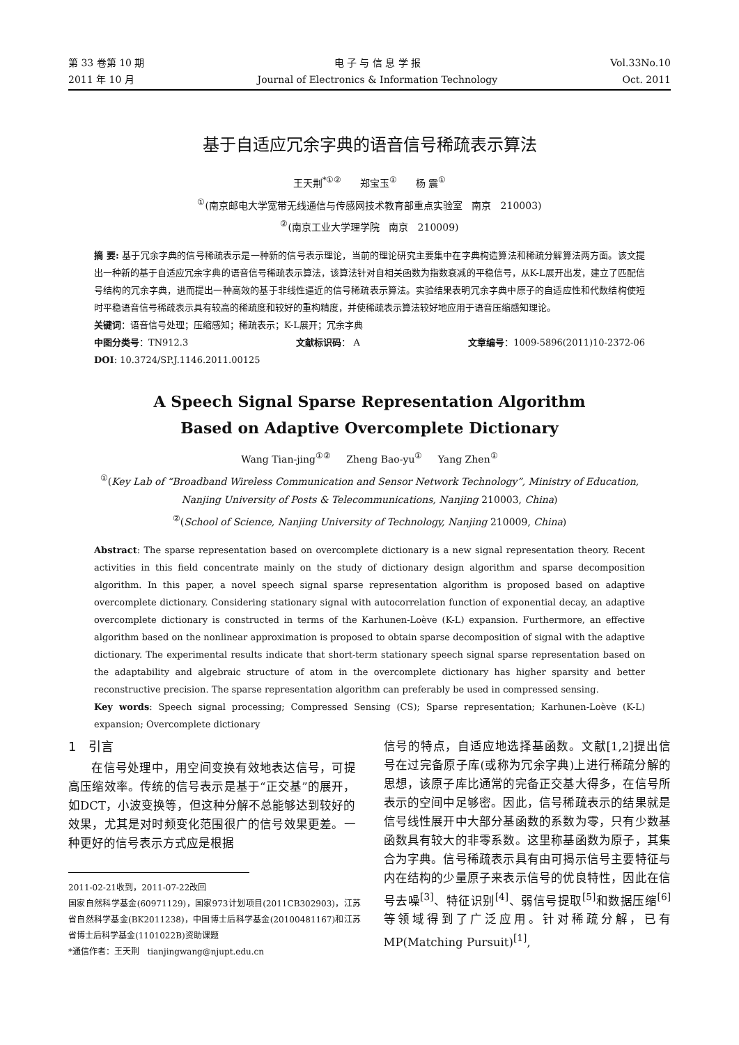第 33 卷第 10 期
2011 年 10 月
电 子 与 信 息 学 报
Journal of Electronics & Information Technology
Vol.33No.10
Oct. 2011
基于自适应冗余字典的语音信号稀疏表示算法
王天荆<sup>*①②</sup> 郑宝玉<sup>①</sup> 杨 震<sup>①</sup>
<sup>①</sup>(南京邮电大学宽带无线通信与传感网技术教育部重点实验室 南京 210003)
<sup>②</sup>(南京工业大学理学院 南京 210009)
摘 要: 基于冗余字典的信号稀疏表示是一种新的信号表示理论，当前的理论研究主要集中在字典构造算法和稀疏分解算法两方面。该文提出一种新的基于自适应冗余字典的语音信号稀疏表示算法，该算法针对自相关函数为指数衰减的平稳信号，从K-L展开出发，建立了匹配信号结构的冗余字典，进而提出一种高效的基于非线性逼近的信号稀疏表示算法。实验结果表明冗余字典中原子的自适应性和代数结构使短时平稳语音信号稀疏表示具有较高的稀疏度和较好的重构精度，并使稀疏表示算法较好地应用于语音压缩感知理论。
关键词：语音信号处理；压缩感知；稀疏表示；K-L展开；冗余字典
中图分类号：TN912.3 文献标识码： A 文章编号：1009-5896(2011)10-2372-06
DOI: 10.3724/SP.J.1146.2011.00125
A Speech Signal Sparse Representation Algorithm
Based on Adaptive Overcomplete Dictionary
Wang Tian-jing<sup>①②</sup> Zheng Bao-yu<sup>①</sup> Yang Zhen<sup>①</sup>
<sup>①</sup>(Key Lab of “Broadband Wireless Communication and Sensor Network Technology”, Ministry of Education,
Nanjing University of Posts & Telecommunications, Nanjing 210003, China)
<sup>②</sup>(School of Science, Nanjing University of Technology, Nanjing 210009, China)
Abstract: The sparse representation based on overcomplete dictionary is a new signal representation theory. Recent activities in this field concentrate mainly on the study of dictionary design algorithm and sparse decomposition algorithm. In this paper, a novel speech signal sparse representation algorithm is proposed based on adaptive overcomplete dictionary. Considering stationary signal with autocorrelation function of exponential decay, an adaptive overcomplete dictionary is constructed in terms of the Karhunen-Loève (K-L) expansion. Furthermore, an effective algorithm based on the nonlinear approximation is proposed to obtain sparse decomposition of signal with the adaptive dictionary. The experimental results indicate that short-term stationary speech signal sparse representation based on the adaptability and algebraic structure of atom in the overcomplete dictionary has higher sparsity and better reconstructive precision. The sparse representation algorithm can preferably be used in compressed sensing.
Key words: Speech signal processing; Compressed Sensing (CS); Sparse representation; Karhunen-Loève (K-L) expansion; Overcomplete dictionary
1 引言
  在信号处理中，用空间变换有效地表达信号，可提高压缩效率。传统的信号表示是基于“正交基”的展开，如DCT，小波变换等，但这种分解不总能够达到较好的效果，尤其是对时频变化范围很广的信号效果更差。一种更好的信号表示方式应是根据
2011-02-21收到，2011-07-22改回
国家自然科学基金(60971129)，国家973计划项目(2011CB302903)，江苏省自然科学基金(BK2011238)，中国博士后科学基金(20100481167)和江苏省博士后科学基金(1101022B)资助课题
*通信作者：王天荆 tianjingwang@njupt.edu.cn
信号的特点，自适应地选择基函数。文献[1,2]提出信号在过完备原子库(或称为冗余字典)上进行稀疏分解的思想，该原子库比通常的完备正交基大得多，在信号所表示的空间中足够密。因此，信号稀疏表示的结果就是信号线性展开中大部分基函数的系数为零，只有少数基函数具有较大的非零系数。这里称基函数为原子，其集合为字典。信号稀疏表示具有由可揭示信号主要特征与内在结构的少量原子来表示信号的优良特性，因此在信号去噪<sup>[3]</sup>、特征识别<sup>[4]</sup>、弱信号提取<sup>[5]</sup>和数据压缩<sup>[6]</sup>等领域得到了广泛应用。针对稀疏分解，已有MP(Matching Pursuit)<sup>[1]</sup>,